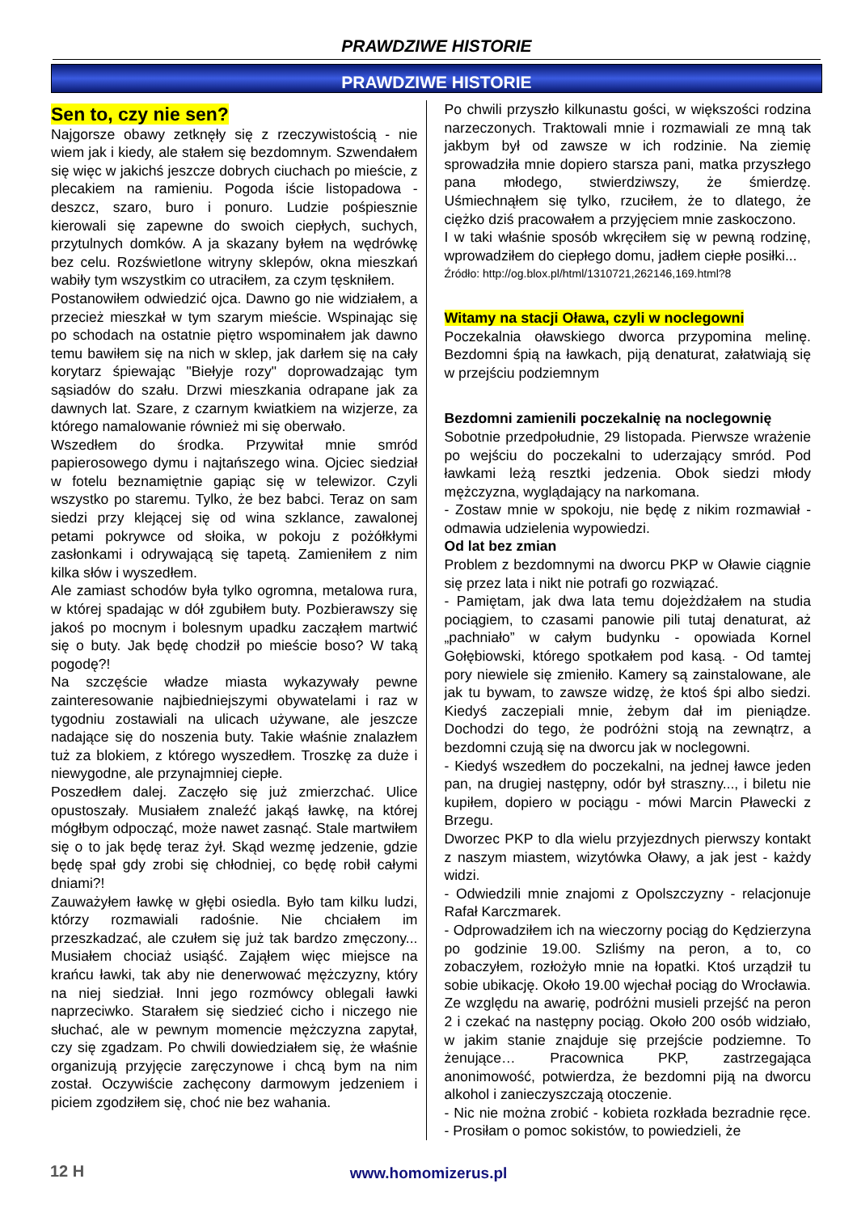PRAWDZIWE HISTORIE
PRAWDZIWE HISTORIE
Sen to, czy nie sen?
Najgorsze obawy zetknęły się z rzeczywistością - nie wiem jak i kiedy, ale stałem się bezdomnym. Szwendałem się więc w jakichś jeszcze dobrych ciuchach po mieście, z plecakiem na ramieniu. Pogoda iście listopadowa - deszcz, szaro, buro i ponuro. Ludzie pośpiesznie kierowali się zapewne do swoich ciepłych, suchych, przytulnych domków. A ja skazany byłem na wędrówkę bez celu. Rozświetlone witryny sklepów, okna mieszkań wabiły tym wszystkim co utraciłem, za czym tęskniłem.
Postanowiłem odwiedzić ojca. Dawno go nie widziałem, a przecież mieszkał w tym szarym mieście. Wspinając się po schodach na ostatnie piętro wspominałem jak dawno temu bawiłem się na nich w sklep, jak darłem się na cały korytarz śpiewając "Biełyje rozy" doprowadzając tym sąsiadów do szału. Drzwi mieszkania odrapane jak za dawnych lat. Szare, z czarnym kwiatkiem na wizjerze, za którego namalowanie również mi się oberwało.
Wszedłem do środka. Przywitał mnie smród papierosowego dymu i najtańszego wina. Ojciec siedział w fotelu beznamiętnie gapiąc się w telewizor. Czyli wszystko po staremu. Tylko, że bez babci. Teraz on sam siedzi przy klejącej się od wina szklance, zawalonej petami pokrywce od słoika, w pokoju z pożółkłymi zasłonkami i odrywającą się tapetą. Zamieniłem z nim kilka słów i wyszedłem.
Ale zamiast schodów była tylko ogromna, metalowa rura, w której spadając w dół zgubiłem buty. Pozbierawszy się jakoś po mocnym i bolesnym upadku zacząłem martwić się o buty. Jak będę chodził po mieście boso? W taką pogodę?!
Na szczęście władze miasta wykazywały pewne zainteresowanie najbiedniejszymi obywatelami i raz w tygodniu zostawiali na ulicach używane, ale jeszcze nadające się do noszenia buty. Takie właśnie znalazłem tuż za blokiem, z którego wyszedłem. Troszkę za duże i niewygodne, ale przynajmniej ciepłe.
Poszedłem dalej. Zaczęło się już zmierzchać. Ulice opustoszały. Musiałem znaleźć jakąś ławkę, na której mógłbym odpocząć, może nawet zasnąć. Stale martwiłem się o to jak będę teraz żył. Skąd wezmę jedzenie, gdzie będę spał gdy zrobi się chłodniej, co będę robił całymi dniami?!
Zauważyłem ławkę w głębi osiedla. Było tam kilku ludzi, którzy rozmawiali radośnie. Nie chciałem im przeszkadzać, ale czułem się już tak bardzo zmęczony... Musiałem chociaż usiąść. Zająłem więc miejsce na krańcu ławki, tak aby nie denerwować mężczyzny, który na niej siedział. Inni jego rozmówcy oblegali ławki naprzeciwko. Starałem się siedzieć cicho i niczego nie słuchać, ale w pewnym momencie mężczyzna zapytał, czy się zgadzam. Po chwili dowiedziałem się, że właśnie organizują przyjęcie zaręczynowe i chcą bym na nim został. Oczywiście zachęcony darmowym jedzeniem i piciem zgodziłem się, choć nie bez wahania.
Po chwili przyszło kilkunastu gości, w większości rodzina narzeczonych. Traktowali mnie i rozmawiali ze mną tak jakbym był od zawsze w ich rodzinie. Na ziemię sprowadziła mnie dopiero starsza pani, matka przyszłego pana młodego, stwierdziwszy, że śmierdzę. Uśmiechnąłem się tylko, rzuciłem, że to dlatego, że ciężko dziś pracowałem a przyjęciem mnie zaskoczono.
I w taki właśnie sposób wkręciłem się w pewną rodzinę, wprowadziłem do ciepłego domu, jadłem ciepłe posiłki...
Źródło: http://og.blox.pl/html/1310721,262146,169.html?8
Witamy na stacji Oława, czyli w noclegowni
Poczekalnia oławskiego dworca przypomina melinę. Bezdomni śpią na ławkach, piją denaturat, załatwiają się w przejściu podziemnym
Bezdomni zamienili poczekalnię na noclegownię
Sobotnie przedpołudnie, 29 listopada. Pierwsze wrażenie po wejściu do poczekalni to uderzający smród. Pod ławkami leżą resztki jedzenia. Obok siedzi młody mężczyzna, wyglądający na narkomana.
- Zostaw mnie w spokoju, nie będę z nikim rozmawiał - odmawia udzielenia wypowiedzi.
Od lat bez zmian
Problem z bezdomnymi na dworcu PKP w Oławie ciągnie się przez lata i nikt nie potrafi go rozwiązać.
- Pamiętam, jak dwa lata temu dojeżdżałem na studia pociągiem, to czasami panowie pili tutaj denaturat, aż „pachniało” w całym budynku - opowiada Kornel Gołębiowski, którego spotkałem pod kasą. - Od tamtej pory niewiele się zmieniło. Kamery są zainstalowane, ale jak tu bywam, to zawsze widzę, że ktoś śpi albo siedzi. Kiedyś zaczepiali mnie, żebym dał im pieniądze. Dochodzi do tego, że podróżni stoją na zewnątrz, a bezdomni czują się na dworcu jak w noclegowni.
- Kiedyś wszedłem do poczekalni, na jednej ławce jeden pan, na drugiej następny, odór był straszny..., i biletu nie kupiłem, dopiero w pociągu - mówi Marcin Pławecki z Brzegu.
Dworzec PKP to dla wielu przyjezdnych pierwszy kontakt z naszym miastem, wizytówka Oławy, a jak jest - każdy widzi.
- Odwiedzili mnie znajomi z Opolszczyzny - relacjonuje Rafał Karczmarek.
- Odprowadziłem ich na wieczorny pociąg do Kędzierzyna po godzinie 19.00. Szliśmy na peron, a to, co zobaczyłem, rozłożyło mnie na łopatki. Ktoś urządził tu sobie ubikację. Około 19.00 wjechał pociąg do Wrocławia. Ze względu na awarię, podróżni musieli przejść na peron 2 i czekać na następny pociąg. Około 200 osób widziało, w jakim stanie znajduje się przejście podziemne. To żenujące… Pracownica PKP, zastrzegająca anonimowość, potwierdza, że bezdomni piją na dworcu alkohol i zanieczyszczają otoczenie.
- Nic nie można zrobić - kobieta rozkłada bezradnie ręce. - Prosiłam o pomoc sokistów, to powiedzieli, że
12 H
www.homomizerus.pl